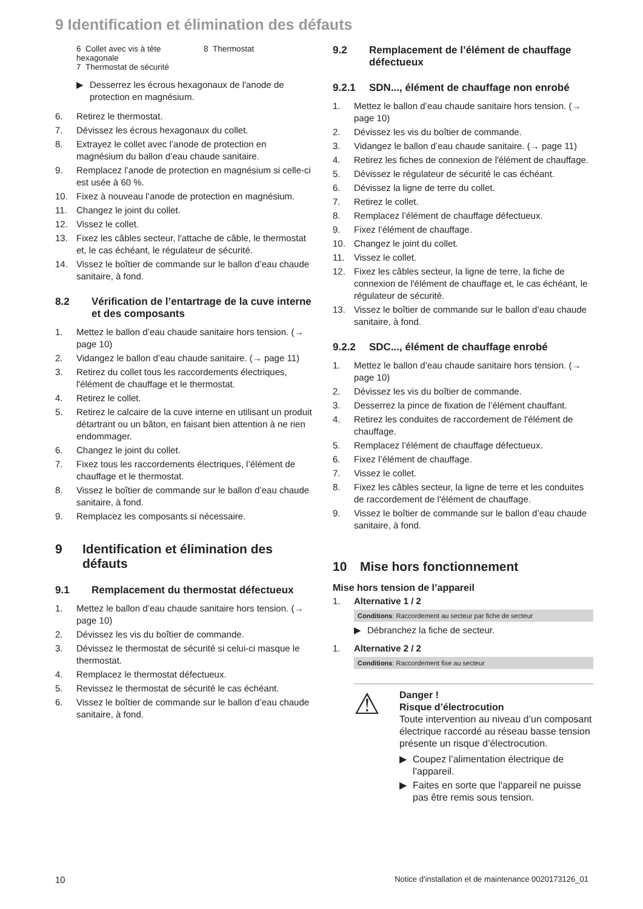9 Identification et élimination des défauts
6 Collet avec vis à tête hexagonale
7 Thermostat de sécurité
8 Thermostat
▶ Desserrez les écrous hexagonaux de l'anode de protection en magnésium.
6. Retirez le thermostat.
7. Dévissez les écrous hexagonaux du collet.
8. Extrayez le collet avec l’anode de protection en magnésium du ballon d’eau chaude sanitaire.
9. Remplacez l’anode de protection en magnésium si celle-ci est usée à 60 %.
10. Fixez à nouveau l’anode de protection en magnésium.
11. Changez le joint du collet.
12. Vissez le collet.
13. Fixez les câbles secteur, l'attache de câble, le thermostat et, le cas échéant, le régulateur de sécurité.
14. Vissez le boîtier de commande sur le ballon d’eau chaude sanitaire, à fond.
8.2 Vérification de l’entartrage de la cuve interne et des composants
1. Mettez le ballon d’eau chaude sanitaire hors tension. (→ page 10)
2. Vidangez le ballon d’eau chaude sanitaire. (→ page 11)
3. Retirez du collet tous les raccordements électriques, l'élément de chauffage et le thermostat.
4. Retirez le collet.
5. Retirez le calcaire de la cuve interne en utilisant un produit détartrant ou un bâton, en faisant bien attention à ne rien endommager.
6. Changez le joint du collet.
7. Fixez tous les raccordements électriques, l’élément de chauffage et le thermostat.
8. Vissez le boîtier de commande sur le ballon d’eau chaude sanitaire, à fond.
9. Remplacez les composants si nécessaire.
9 Identification et élimination des défauts
9.1 Remplacement du thermostat défectueux
1. Mettez le ballon d’eau chaude sanitaire hors tension. (→ page 10)
2. Dévissez les vis du boîtier de commande.
3. Dévissez le thermostat de sécurité si celui-ci masque le thermostat.
4. Remplacez le thermostat défectueux.
5. Revissez le thermostat de sécurité le cas échéant.
6. Vissez le boîtier de commande sur le ballon d’eau chaude sanitaire, à fond.
9.2 Remplacement de l’élément de chauffage défectueux
9.2.1 SDN..., élément de chauffage non enrobé
1. Mettez le ballon d’eau chaude sanitaire hors tension. (→ page 10)
2. Dévissez les vis du boîtier de commande.
3. Vidangez le ballon d’eau chaude sanitaire. (→ page 11)
4. Retirez les fiches de connexion de l'élément de chauffage.
5. Dévissez le régulateur de sécurité le cas échéant.
6. Dévissez la ligne de terre du collet.
7. Retirez le collet.
8. Remplacez l’élément de chauffage défectueux.
9. Fixez l’élément de chauffage.
10. Changez le joint du collet.
11. Vissez le collet.
12. Fixez les câbles secteur, la ligne de terre, la fiche de connexion de l'élément de chauffage et, le cas échéant, le régulateur de sécurité.
13. Vissez le boîtier de commande sur le ballon d’eau chaude sanitaire, à fond.
9.2.2 SDC..., élément de chauffage enrobé
1. Mettez le ballon d’eau chaude sanitaire hors tension. (→ page 10)
2. Dévissez les vis du boîtier de commande.
3. Desserrez la pince de fixation de l’élément chauffant.
4. Retirez les conduites de raccordement de l'élément de chauffage.
5. Remplacez l’élément de chauffage défectueux.
6. Fixez l’élément de chauffage.
7. Vissez le collet.
8. Fixez les câbles secteur, la ligne de terre et les conduites de raccordement de l'élément de chauffage.
9. Vissez le boîtier de commande sur le ballon d’eau chaude sanitaire, à fond.
10 Mise hors fonctionnement
Mise hors tension de l’appareil
1. Alternative 1 / 2
Conditions: Raccordement au secteur par fiche de secteur
▶ Débranchez la fiche de secteur.
1. Alternative 2 / 2
Conditions: Raccordement fixe au secteur
⚠
Danger !
Risque d’électrocution
Toute intervention au niveau d’un composant électrique raccordé au réseau basse tension présente un risque d’électrocution.
▶ Coupez l’alimentation électrique de l’appareil.
▶ Faites en sorte que l'appareil ne puisse pas être remis sous tension.
10 Notice d'installation et de maintenance 0020173126_01